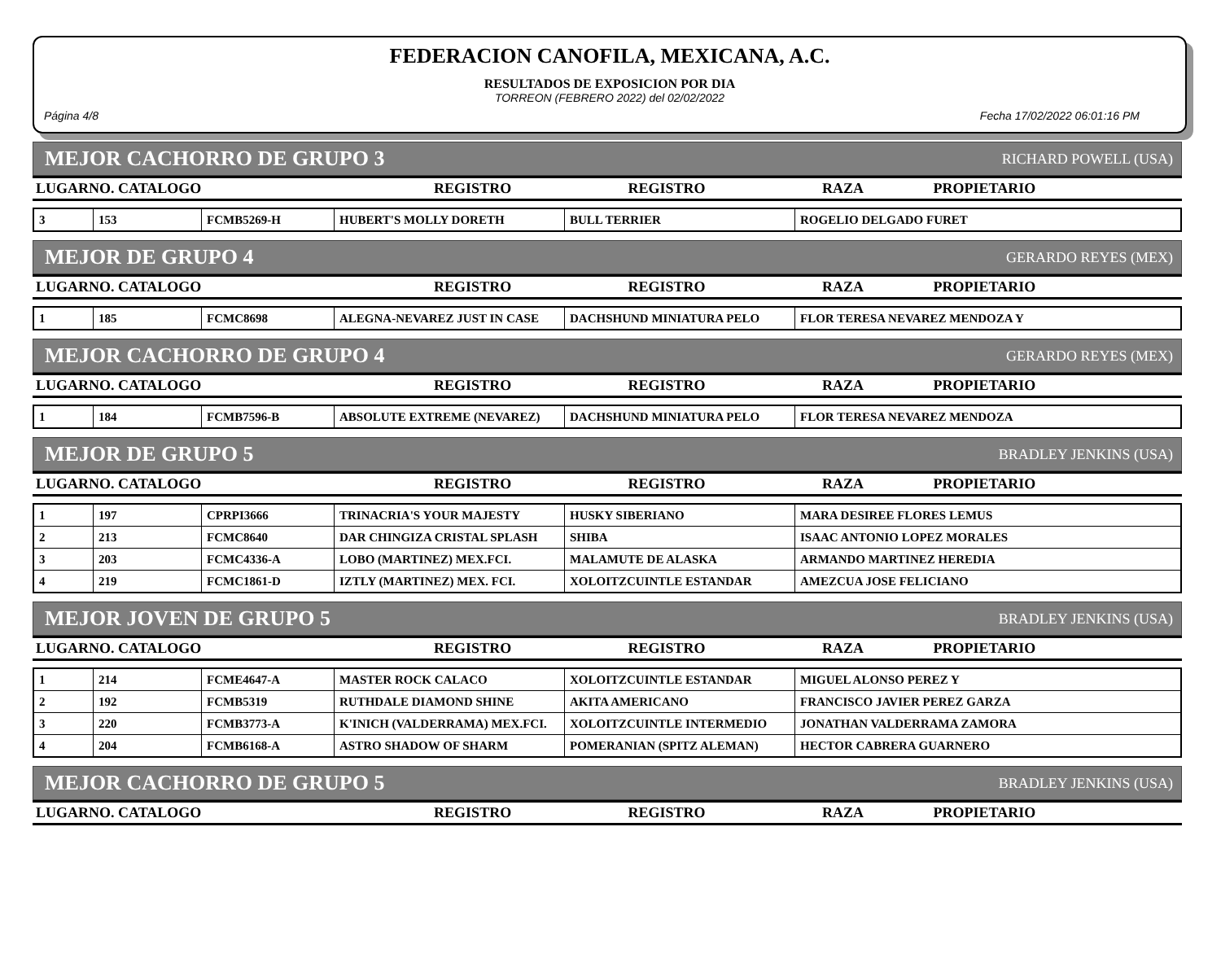FEDERACION CANOFILA, MEXICANA, A.C.
RESULTADOS DE EXPOSICION POR DIA
TORREON (FEBRERO 2022) del 02/02/2022
Página 4/8 Fecha 17/02/2022 06:01:16 PM
MEJOR CACHORRO DE GRUPO 3 RICHARD POWELL (USA)
| LUGARNO. CATALOGO | REGISTRO | REGISTRO | RAZA | PROPIETARIO |
| --- | --- | --- | --- | --- |
| 3 | 153 | FCMB5269-H | HUBERT'S MOLLY DORETH | BULL TERRIER | ROGELIO DELGADO FURET |
MEJOR DE GRUPO 4 GERARDO REYES (MEX)
| LUGARNO. CATALOGO | REGISTRO | REGISTRO | RAZA | PROPIETARIO |
| --- | --- | --- | --- | --- |
| 1 | 185 | FCMC8698 | ALEGNA-NEVAREZ JUST IN CASE | DACHSHUND MINIATURA PELO | FLOR TERESA NEVAREZ MENDOZA Y |
MEJOR CACHORRO DE GRUPO 4 GERARDO REYES (MEX)
| LUGARNO. CATALOGO | REGISTRO | REGISTRO | RAZA | PROPIETARIO |
| --- | --- | --- | --- | --- |
| 1 | 184 | FCMB7596-B | ABSOLUTE EXTREME (NEVAREZ) | DACHSHUND MINIATURA PELO | FLOR TERESA NEVAREZ MENDOZA |
MEJOR DE GRUPO 5 BRADLEY JENKINS (USA)
| LUGARNO. CATALOGO | REGISTRO | REGISTRO | RAZA | PROPIETARIO |
| --- | --- | --- | --- | --- |
| 1 | 197 | CPRPI3666 | TRINACRIA'S YOUR MAJESTY | HUSKY SIBERIANO | MARA DESIREE FLORES LEMUS |
| 2 | 213 | FCMC8640 | DAR CHINGIZA CRISTAL SPLASH | SHIBA | ISAAC ANTONIO LOPEZ MORALES |
| 3 | 203 | FCMC4336-A | LOBO (MARTINEZ) MEX.FCI. | MALAMUTE DE ALASKA | ARMANDO MARTINEZ HEREDIA |
| 4 | 219 | FCMC1861-D | IZTLY (MARTINEZ) MEX. FCI. | XOLOITZCUINTLE ESTANDAR | AMEZCUA JOSE FELICIANO |
MEJOR JOVEN DE GRUPO 5 BRADLEY JENKINS (USA)
| LUGARNO. CATALOGO | REGISTRO | REGISTRO | RAZA | PROPIETARIO |
| --- | --- | --- | --- | --- |
| 1 | 214 | FCME4647-A | MASTER ROCK CALACO | XOLOITZCUINTLE ESTANDAR | MIGUEL ALONSO PEREZ Y |
| 2 | 192 | FCMB5319 | RUTHDALE DIAMOND SHINE | AKITA AMERICANO | FRANCISCO JAVIER PEREZ GARZA |
| 3 | 220 | FCMB3773-A | K'INICH (VALDERRAMA) MEX.FCI. | XOLOITZCUINTLE INTERMEDIO | JONATHAN VALDERRAMA ZAMORA |
| 4 | 204 | FCMB6168-A | ASTRO SHADOW OF SHARM | POMERANIAN (SPITZ ALEMAN) | HECTOR CABRERA GUARNERO |
MEJOR CACHORRO DE GRUPO 5 BRADLEY JENKINS (USA)
| LUGARNO. CATALOGO | REGISTRO | REGISTRO | RAZA | PROPIETARIO |
| --- | --- | --- | --- | --- |